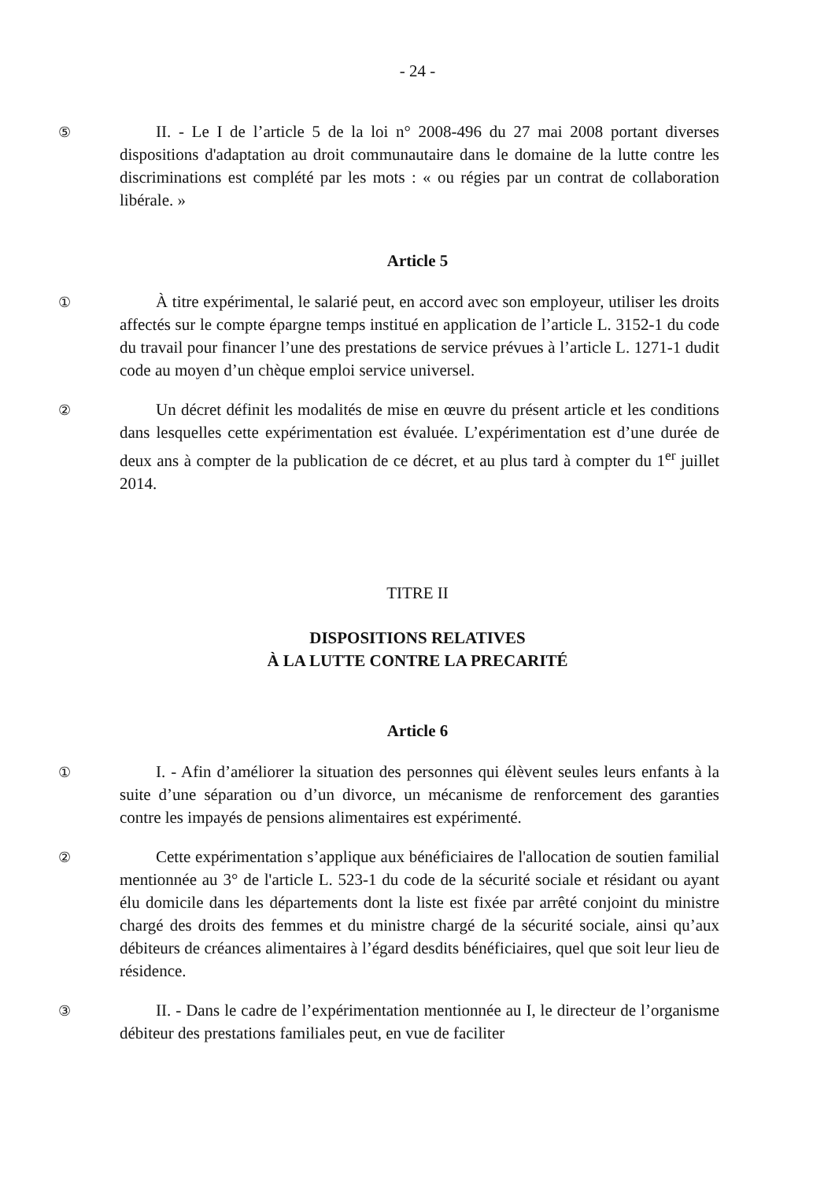- 24 -
⑤
II. - Le I de l’article 5 de la loi n° 2008-496 du 27 mai 2008 portant diverses dispositions d'adaptation au droit communautaire dans le domaine de la lutte contre les discriminations est complété par les mots : « ou régies par un contrat de collaboration libérale. »
Article 5
①
À titre expérimental, le salarié peut, en accord avec son employeur, utiliser les droits affectés sur le compte épargne temps institué en application de l’article L. 3152-1 du code du travail pour financer l’une des prestations de service prévues à l’article L. 1271-1 dudit code au moyen d’un chèque emploi service universel.
②
Un décret définit les modalités de mise en œuvre du présent article et les conditions dans lesquelles cette expérimentation est évaluée. L’expérimentation est d’une durée de deux ans à compter de la publication de ce décret, et au plus tard à compter du 1<sup>er</sup> juillet 2014.
TITRE II
DISPOSITIONS RELATIVES
À LA LUTTE CONTRE LA PRECARITÉ
Article 6
①
I. - Afin d’améliorer la situation des personnes qui élèvent seules leurs enfants à la suite d’une séparation ou d’un divorce, un mécanisme de renforcement des garanties contre les impayés de pensions alimentaires est expérimenté.
②
Cette expérimentation s’applique aux bénéficiaires de l'allocation de soutien familial mentionnée au 3° de l'article L. 523-1 du code de la sécurité sociale et résidant ou ayant élu domicile dans les départements dont la liste est fixée par arrêté conjoint du ministre chargé des droits des femmes et du ministre chargé de la sécurité sociale, ainsi qu’aux débiteurs de créances alimentaires à l’égard desdits bénéficiaires, quel que soit leur lieu de résidence.
③
II. - Dans le cadre de l’expérimentation mentionnée au I, le directeur de l’organisme débiteur des prestations familiales peut, en vue de faciliter